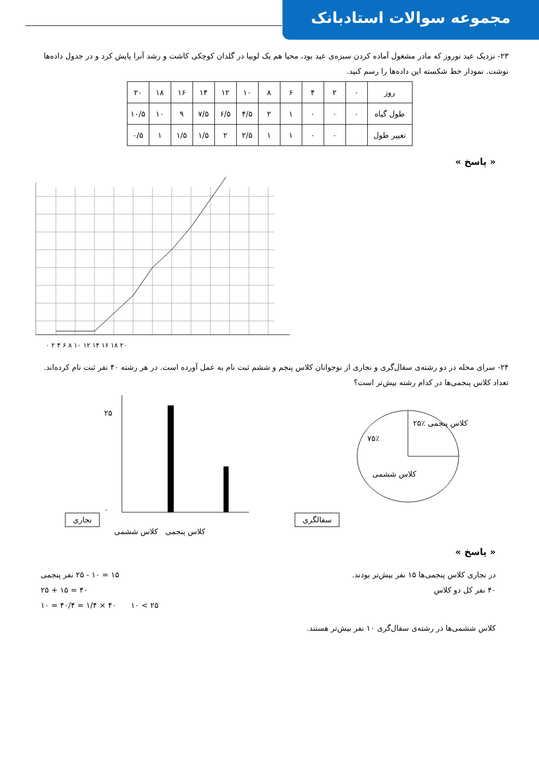مجموعه سوالات استادبانک
۲۳- نزدیک عید نوروز که مادر مشغول آماده کردن سبزه‌ی عید بود، محیا هم یک لوبیا در گلدان کوچکی کاشت و رشد آنرا پایش کرد و در جدول داده‌ها نوشت. نمودار خط شکسته این داده‌ها را رسم کنید.
| روز | ۰ | ۲ | ۴ | ۶ | ۸ | ۱۰ | ۱۲ | ۱۴ | ۱۶ | ۱۸ | ۲۰ |
| طول گیاه | ۰ | ۰ | ۰ | ۱ | ۲ | ۴/۵ | ۶/۵ | ۷/۵ | ۹ | ۱۰ | ۱۰/۵ |
| تغییر طول | | ۰ | ۰ | ۱ | ۱ | ۲/۵ | ۲ | ۱/۵ | ۱/۵ | ۱ | ۰/۵ |
« پاسخ »
۰ ۲ ۴ ۶ ۸ ۱۰ ۱۲ ۱۴ ۱۶ ۱۸ ۲۰
۲۴- سرای محله در دو رشته‌ی سفال‌گری و نجاری از نوجوانان کلاس پنجم و ششم ثبت نام به عمل آورده است. در هر رشته ۴۰ نفر ثبت نام کرده‌اند. تعداد کلاس پنجمی‌ها در کدام رشته بیش‌تر است؟
نجاری
۲۵
۰
کلاس پنجمی کلاس ششمی
سفالگری
۲۵٪ کلاس پنجمی
۷۵٪
کلاس ششمی
« پاسخ »
در نجاری کلاس پنجمی‌ها ۱۵ نفر بیش‌تر بودند. ۱۵ = ۱۰ - ۲۵ نفر پنجمی
۴۰ نفر کل دو کلاس ۴۰ = ۱۵ + ۲۵
۲۵ > ۱۰ ۴۰ × ۱/۴ = ۴۰/۴ = ۱۰
کلاس ششمی‌ها در رشته‌ی سفال‌گری ۱۰ نفر بیش‌تر هستند.